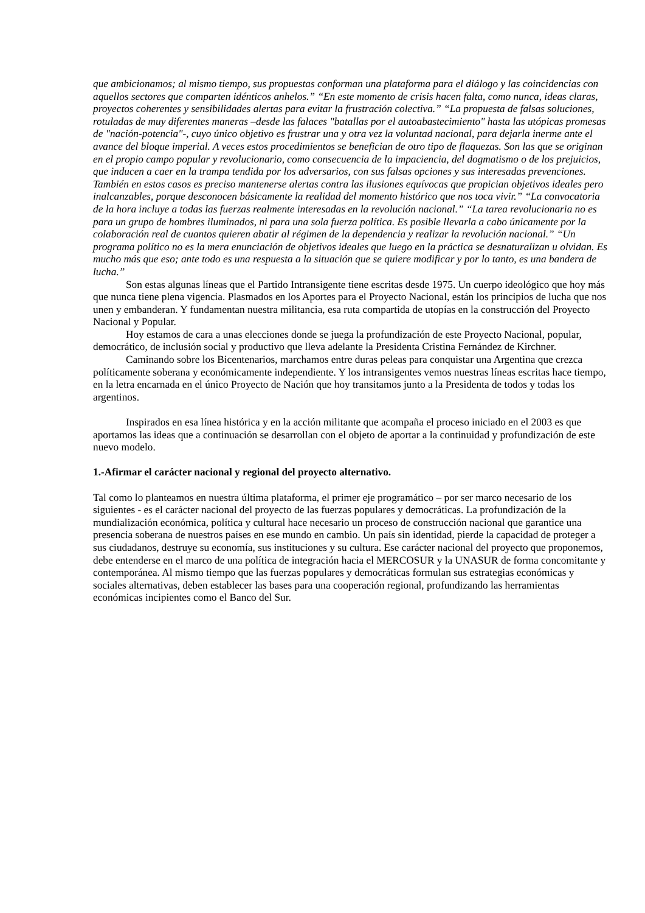que ambicionamos; al mismo tiempo, sus propuestas conforman una plataforma para el diálogo y las coincidencias con aquellos sectores que comparten idénticos anhelos.” “En este momento de crisis hacen falta, como nunca, ideas claras, proyectos coherentes y sensibilidades alertas para evitar la frustración colectiva.” “La propuesta de falsas soluciones, rotuladas de muy diferentes maneras –desde las falaces "batallas por el autoabastecimiento" hasta las utópicas promesas de "nación-potencia"-, cuyo único objetivo es frustrar una y otra vez la voluntad nacional, para dejarla inerme ante el avance del bloque imperial. A veces estos procedimientos se benefician de otro tipo de flaquezas. Son las que se originan en el propio campo popular y revolucionario, como consecuencia de la impaciencia, del dogmatismo o de los prejuicios, que inducen a caer en la trampa tendida por los adversarios, con sus falsas opciones y sus interesadas prevenciones. También en estos casos es preciso mantenerse alertas contra las ilusiones equívocas que propician objetivos ideales pero inalcanzables, porque desconocen básicamente la realidad del momento histórico que nos toca vivir.” “La convocatoria de la hora incluye a todas las fuerzas realmente interesadas en la revolución nacional.” “La tarea revolucionaria no es para un grupo de hombres iluminados, ni para una sola fuerza política. Es posible llevarla a cabo únicamente por la colaboración real de cuantos quieren abatir al régimen de la dependencia y realizar la revolución nacional.” “Un programa político no es la mera enunciación de objetivos ideales que luego en la práctica se desnaturalizan u olvidan. Es mucho más que eso; ante todo es una respuesta a la situación que se quiere modificar y por lo tanto, es una bandera de lucha.”
Son estas algunas líneas que el Partido Intransigente tiene escritas desde 1975. Un cuerpo ideológico que hoy más que nunca tiene plena vigencia. Plasmados en los Aportes para el Proyecto Nacional, están los principios de lucha que nos unen y embanderan. Y fundamentan nuestra militancia, esa ruta compartida de utopías en la construcción del Proyecto Nacional y Popular.
Hoy estamos de cara a unas elecciones donde se juega la profundización de este Proyecto Nacional, popular, democrático, de inclusión social y productivo que lleva adelante la Presidenta Cristina Fernández de Kirchner.
Caminando sobre los Bicentenarios, marchamos entre duras peleas para conquistar una Argentina que crezca políticamente soberana y económicamente independiente. Y los intransigentes vemos nuestras líneas escritas hace tiempo, en la letra encarnada en el único Proyecto de Nación que hoy transitamos junto a la Presidenta de todos y todas los argentinos.
Inspirados en esa línea histórica y en la acción militante que acompaña el proceso iniciado en el 2003 es que aportamos las ideas que a continuación se desarrollan con el objeto de aportar a la continuidad y profundización de este nuevo modelo.
1.-Afirmar el carácter nacional y regional del proyecto alternativo.
Tal como lo planteamos en nuestra última plataforma, el primer eje programático – por ser marco necesario de los siguientes - es el carácter nacional del proyecto de las fuerzas populares y democráticas. La profundización de la mundialización económica, política y cultural hace necesario un proceso de construcción nacional que garantice una presencia soberana de nuestros países en ese mundo en cambio. Un país sin identidad, pierde la capacidad de proteger a sus ciudadanos, destruye su economía, sus instituciones y su cultura. Ese carácter nacional del proyecto que proponemos, debe entenderse en el marco de una política de integración hacia el MERCOSUR y la UNASUR de forma concomitante y contemporánea. Al mismo tiempo que las fuerzas populares y democráticas formulan sus estrategias económicas y sociales alternativas, deben establecer las bases para una cooperación regional, profundizando las herramientas económicas incipientes como el Banco del Sur.